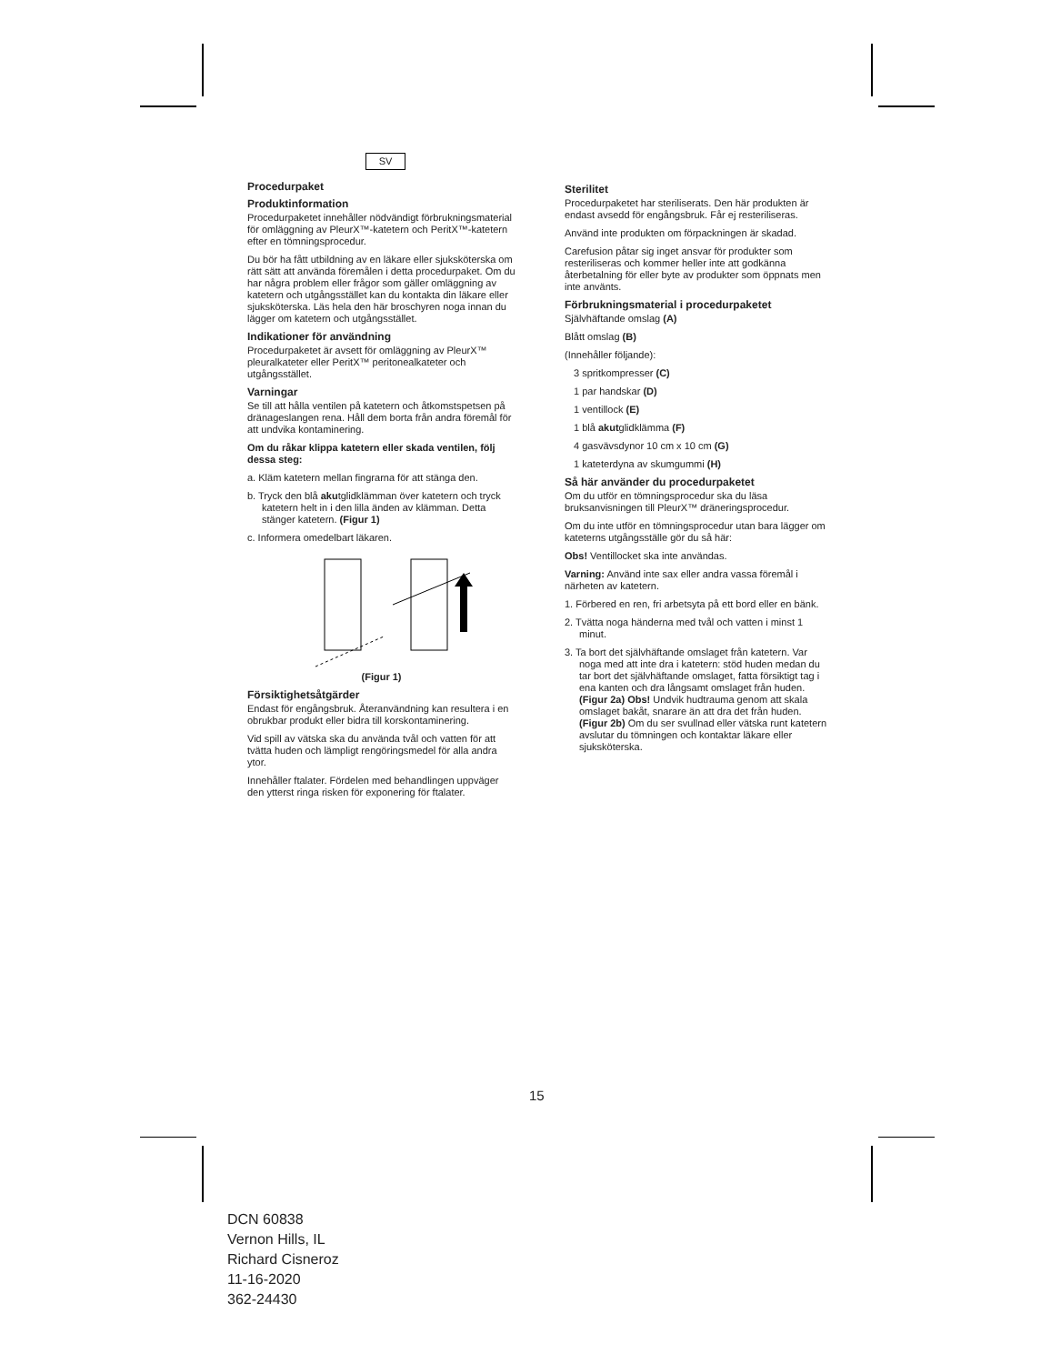SV
Procedurpaket
Produktinformation
Procedurpaketet innehåller nödvändigt förbrukningsmaterial för omläggning av PleurX™-katetern och PeritX™-katetern efter en tömningsprocedur.
Du bör ha fått utbildning av en läkare eller sjuksköterska om rätt sätt att använda föremålen i detta procedurpaket. Om du har några problem eller frågor som gäller omläggning av katetern och utgångsstället kan du kontakta din läkare eller sjuksköterska. Läs hela den här broschyren noga innan du lägger om katetern och utgångsstället.
Indikationer för användning
Procedurpaketet är avsett för omläggning av PleurX™ pleuralkateter eller PeritX™ peritonealkateter och utgångsstället.
Varningar
Se till att hålla ventilen på katetern och åtkomstspetsen på dränageslangen rena. Håll dem borta från andra föremål för att undvika kontaminering.
Om du råkar klippa katetern eller skada ventilen, följ dessa steg:
a. Kläm katetern mellan fingrarna för att stänga den.
b. Tryck den blå akutglidklämman över katetern och tryck katetern helt in i den lilla änden av klämman. Detta stänger katetern. (Figur 1)
c. Informera omedelbart läkaren.
(Figur 1)
Försiktighetsåtgärder
Endast för engångsbruk. Återanvändning kan resultera i en obrukbar produkt eller bidra till korskontaminering.
Vid spill av vätska ska du använda tvål och vatten för att tvätta huden och lämpligt rengöringsmedel för alla andra ytor.
Innehåller ftalater. Fördelen med behandlingen uppväger den ytterst ringa risken för exponering för ftalater.
Sterilitet
Procedurpaketet har steriliserats. Den här produkten är endast avsedd för engångsbruk. Får ej resteriliseras.
Använd inte produkten om förpackningen är skadad.
Carefusion påtar sig inget ansvar för produkter som resteriliseras och kommer heller inte att godkänna återbetalning för eller byte av produkter som öppnats men inte använts.
Förbrukningsmaterial i procedurpaketet
Självhäftande omslag (A)
Blått omslag (B)
(Innehåller följande):
3 spritkompresser (C)
1 par handskar (D)
1 ventillock (E)
1 blå akutglidklämma (F)
4 gasvävsdynor 10 cm x 10 cm (G)
1 kateterdyna av skumgummi (H)
Så här använder du procedurpaketet
Om du utför en tömningsprocedur ska du läsa bruksanvisningen till PleurX™ dräneringsprocedur.
Om du inte utför en tömningsprocedur utan bara lägger om kateterns utgångsställe gör du så här:
Obs! Ventillocket ska inte användas.
Varning: Använd inte sax eller andra vassa föremål i närheten av katetern.
1. Förbered en ren, fri arbetsyta på ett bord eller en bänk.
2. Tvätta noga händerna med tvål och vatten i minst 1 minut.
3. Ta bort det självhäftande omslaget från katetern. Var noga med att inte dra i katetern: stöd huden medan du tar bort det självhäftande omslaget, fatta försiktigt tag i ena kanten och dra långsamt omslaget från huden. (Figur 2a) Obs! Undvik hudtrauma genom att skala omslaget bakåt, snarare än att dra det från huden. (Figur 2b) Om du ser svullnad eller vätska runt katetern avslutar du tömningen och kontaktar läkare eller sjuksköterska.
15
DCN 60838
Vernon Hills, IL
Richard Cisneroz
11-16-2020
362-24430